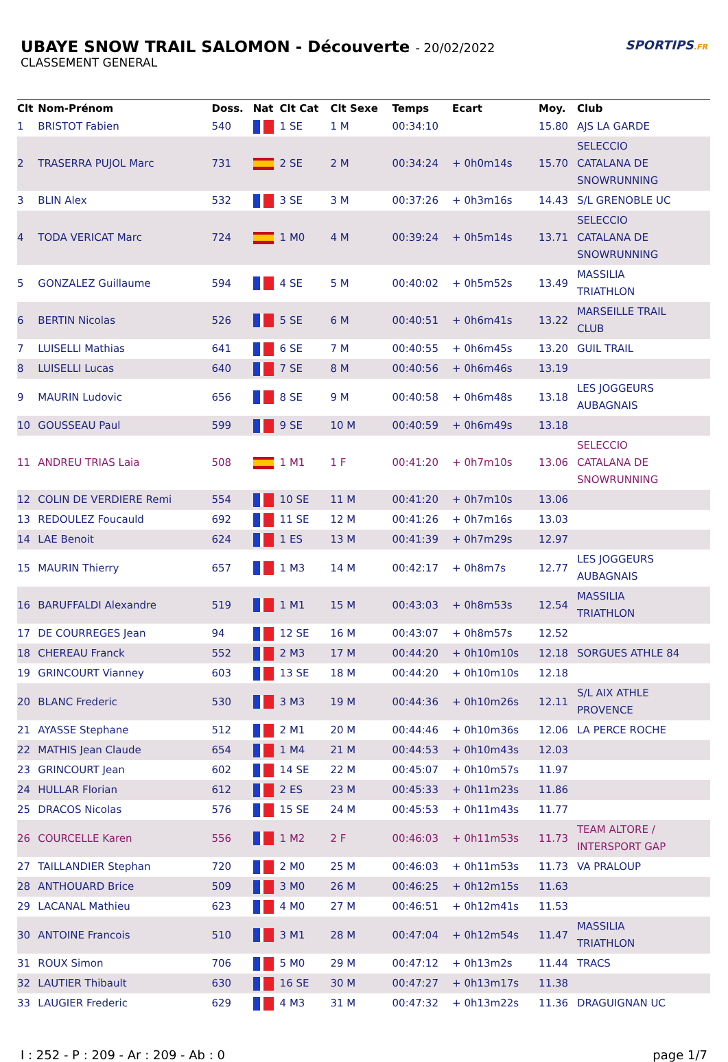UBAYE SNOW TRAIL SALOMON - Découverte - 20/02/2022
CLASSEMENT GENERAL
SPORTIPS.FR
| Clt | Nom-Prénom | Doss. | Nat | Clt Cat | Clt Sexe | Temps | Ecart | Moy. | Club |
| --- | --- | --- | --- | --- | --- | --- | --- | --- | --- |
| 1 | BRISTOT Fabien | 540 | | 1 SE | 1 M | 00:34:10 | | 15.80 | AJS LA GARDE |
| 2 | TRASERRA PUJOL Marc | 731 | | 2 SE | 2 M | 00:34:24 | + 0h0m14s | 15.70 | SELECCIO CATALANA DE SNOWRUNNING |
| 3 | BLIN Alex | 532 | | 3 SE | 3 M | 00:37:26 | + 0h3m16s | 14.43 | S/L GRENOBLE UC |
| 4 | TODA VERICAT Marc | 724 | | 1 M0 | 4 M | 00:39:24 | + 0h5m14s | 13.71 | SELECCIO CATALANA DE SNOWRUNNING |
| 5 | GONZALEZ Guillaume | 594 | | 4 SE | 5 M | 00:40:02 | + 0h5m52s | 13.49 | MASSILIA TRIATHLON |
| 6 | BERTIN Nicolas | 526 | | 5 SE | 6 M | 00:40:51 | + 0h6m41s | 13.22 | MARSEILLE TRAIL CLUB |
| 7 | LUISELLI Mathias | 641 | | 6 SE | 7 M | 00:40:55 | + 0h6m45s | 13.20 | GUIL TRAIL |
| 8 | LUISELLI Lucas | 640 | | 7 SE | 8 M | 00:40:56 | + 0h6m46s | 13.19 | |
| 9 | MAURIN Ludovic | 656 | | 8 SE | 9 M | 00:40:58 | + 0h6m48s | 13.18 | LES JOGGEURS AUBAGNAIS |
| 10 | GOUSSEAU Paul | 599 | | 9 SE | 10 M | 00:40:59 | + 0h6m49s | 13.18 | |
| 11 | ANDREU TRIAS Laia | 508 | | 1 M1 | 1 F | 00:41:20 | + 0h7m10s | 13.06 | SELECCIO CATALANA DE SNOWRUNNING |
| 12 | COLIN DE VERDIERE Remi | 554 | | 10 SE | 11 M | 00:41:20 | + 0h7m10s | 13.06 | |
| 13 | REDOULEZ Foucauld | 692 | | 11 SE | 12 M | 00:41:26 | + 0h7m16s | 13.03 | |
| 14 | LAE Benoit | 624 | | 1 ES | 13 M | 00:41:39 | + 0h7m29s | 12.97 | |
| 15 | MAURIN Thierry | 657 | | 1 M3 | 14 M | 00:42:17 | + 0h8m7s | 12.77 | LES JOGGEURS AUBAGNAIS |
| 16 | BARUFFALDI Alexandre | 519 | | 1 M1 | 15 M | 00:43:03 | + 0h8m53s | 12.54 | MASSILIA TRIATHLON |
| 17 | DE COURREGES Jean | 94 | | 12 SE | 16 M | 00:43:07 | + 0h8m57s | 12.52 | |
| 18 | CHEREAU Franck | 552 | | 2 M3 | 17 M | 00:44:20 | + 0h10m10s | 12.18 | SORGUES ATHLE 84 |
| 19 | GRINCOURT Vianney | 603 | | 13 SE | 18 M | 00:44:20 | + 0h10m10s | 12.18 | |
| 20 | BLANC Frederic | 530 | | 3 M3 | 19 M | 00:44:36 | + 0h10m26s | 12.11 | S/L AIX ATHLE PROVENCE |
| 21 | AYASSE Stephane | 512 | | 2 M1 | 20 M | 00:44:46 | + 0h10m36s | 12.06 | LA PERCE ROCHE |
| 22 | MATHIS Jean Claude | 654 | | 1 M4 | 21 M | 00:44:53 | + 0h10m43s | 12.03 | |
| 23 | GRINCOURT Jean | 602 | | 14 SE | 22 M | 00:45:07 | + 0h10m57s | 11.97 | |
| 24 | HULLAR Florian | 612 | | 2 ES | 23 M | 00:45:33 | + 0h11m23s | 11.86 | |
| 25 | DRACOS Nicolas | 576 | | 15 SE | 24 M | 00:45:53 | + 0h11m43s | 11.77 | |
| 26 | COURCELLE Karen | 556 | | 1 M2 | 2 F | 00:46:03 | + 0h11m53s | 11.73 | TEAM ALTORE / INTERSPORT GAP |
| 27 | TAILLANDIER Stephan | 720 | | 2 M0 | 25 M | 00:46:03 | + 0h11m53s | 11.73 | VA PRALOUP |
| 28 | ANTHOUARD Brice | 509 | | 3 M0 | 26 M | 00:46:25 | + 0h12m15s | 11.63 | |
| 29 | LACANAL Mathieu | 623 | | 4 M0 | 27 M | 00:46:51 | + 0h12m41s | 11.53 | |
| 30 | ANTOINE Francois | 510 | | 3 M1 | 28 M | 00:47:04 | + 0h12m54s | 11.47 | MASSILIA TRIATHLON |
| 31 | ROUX Simon | 706 | | 5 M0 | 29 M | 00:47:12 | + 0h13m2s | 11.44 | TRACS |
| 32 | LAUTIER Thibault | 630 | | 16 SE | 30 M | 00:47:27 | + 0h13m17s | 11.38 | |
| 33 | LAUGIER Frederic | 629 | | 4 M3 | 31 M | 00:47:32 | + 0h13m22s | 11.36 | DRAGUIGNAN UC |
I : 252 - P : 209 - Ar : 209 - Ab : 0 page 1/7